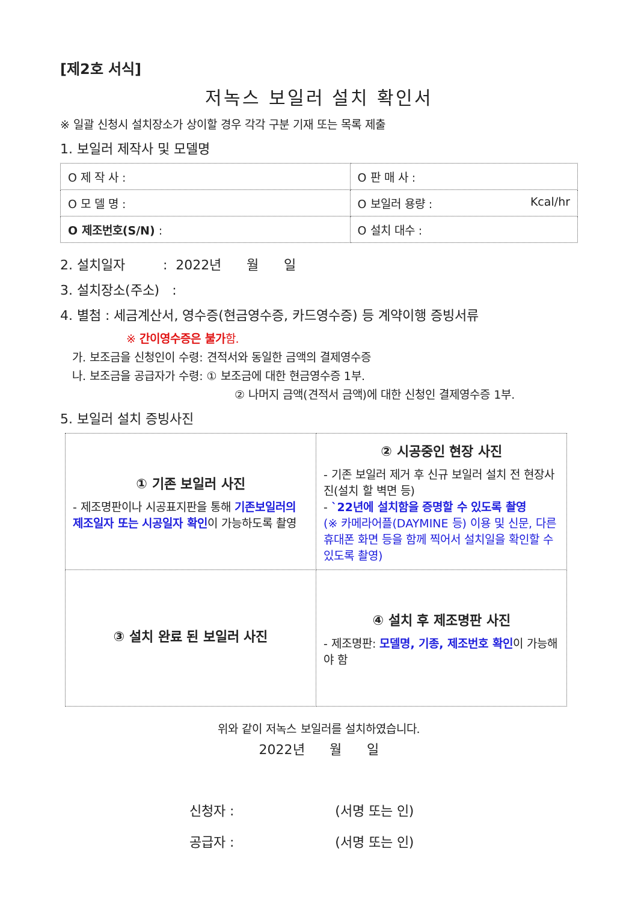[제2호 서식]
저녹스 보일러 설치 확인서
※ 일괄 신청시 설치장소가 상이할 경우 각각 구분 기재 또는 목록 제출
1. 보일러 제작사 및 모델명
| O 제 작 사 : | O 판 매 사 : |
| O 모 델 명 : | O 보일러 용량 : Kcal/hr |
| O 제조번호(S/N) : | O 설치 대수 : |
2. 설치일자 : 2022년 월 일
3. 설치장소(주소) :
4. 별첨 : 세금계산서, 영수증(현금영수증, 카드영수증) 등 계약이행 증빙서류
※ 간이영수증은 불가함.
가. 보조금을 신청인이 수령: 견적서와 동일한 금액의 결제영수증
나. 보조금을 공급자가 수령: ① 보조금에 대한 현금영수증 1부.
② 나머지 금액(견적서 금액)에 대한 신청인 결제영수증 1부.
5. 보일러 설치 증빙사진
| ① 기존 보일러 사진 - 제조명판이나 시공표지판을 통해 기존보일러의 제조일자 또는 시공일자 확인 이 가능하도록 촬영 | ② 시공중인 현장 사진 - 기존 보일러 제거 후 신규 보일러 설치 전 현장사진(설치 할 벽면 등) - `22년에 설치함을 증명할 수 있도록 촬영 (※ 카메라어플(DAYMINE 등) 이용 및 신문, 다른 휴대폰 화면 등을 함께 찍어서 설치일을 확인할 수 있도록 촬영) |
| ③ 설치 완료 된 보일러 사진 | ④ 설치 후 제조명판 사진 - 제조명판: 모델명, 기종, 제조번호 확인 이 가능해야 함 |
위와 같이 저녹스 보일러를 설치하였습니다.
2022년 월 일
신청자 : (서명 또는 인)
공급자 : (서명 또는 인)